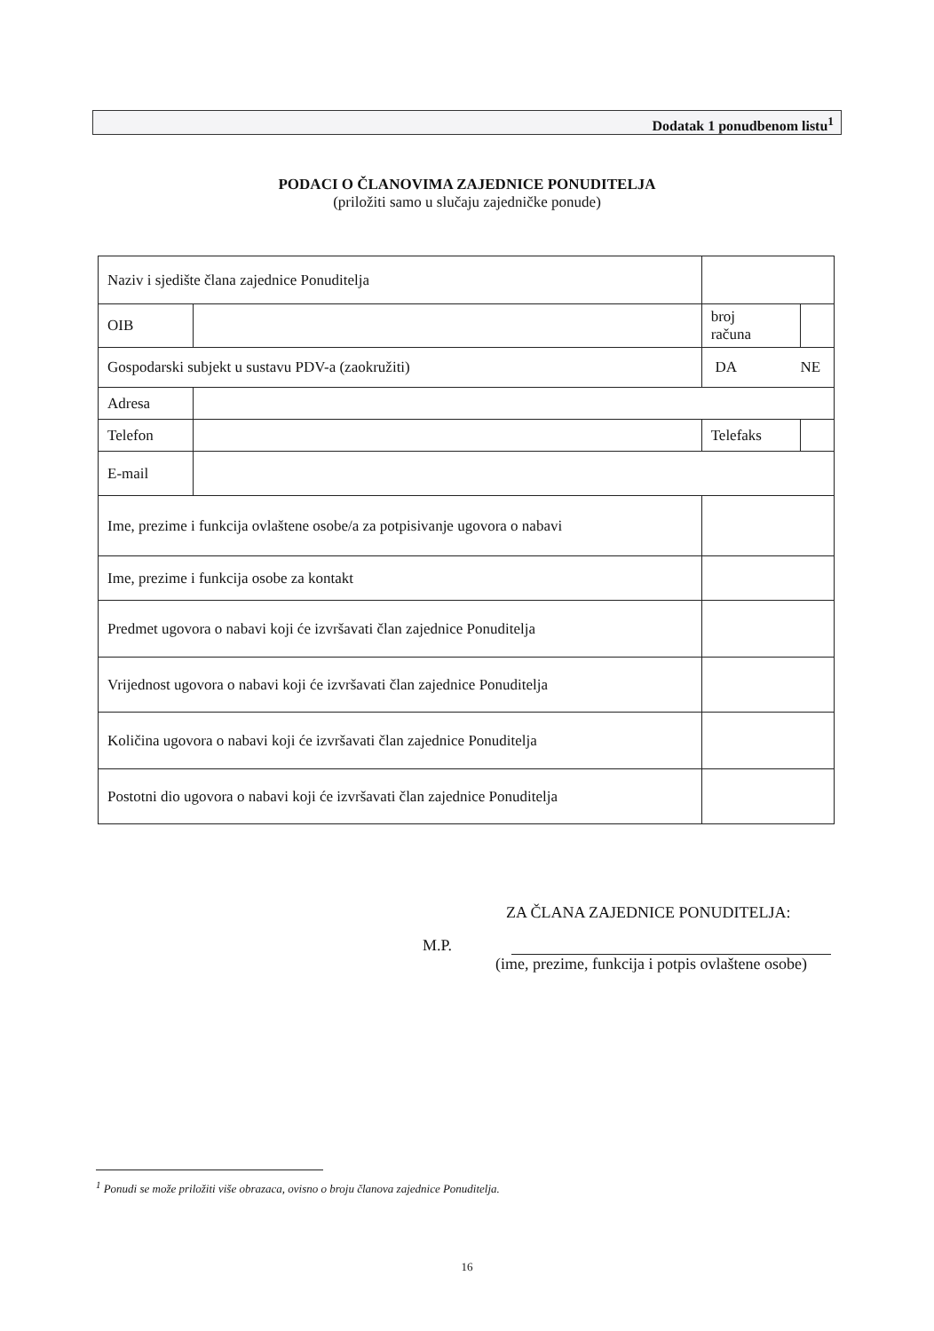Dodatak 1 ponudbenom listu<sup>1</sup>
PODACI O ČLANOVIMA ZAJEDNICE PONUDITELJA
(priložiti samo u slučaju zajedničke ponude)
| Naziv i sjedište člana zajednice Ponuditelja | | | |
| OIB | | broj računa | |
| Gospodarski subjekt u sustavu PDV-a (zaokružiti) | | DA NE | |
| Adresa | | | |
| Telefon | | Telefaks | |
| E-mail | | | |
| Ime, prezime i funkcija ovlaštene osobe/a za potpisivanje ugovora o nabavi | | | |
| Ime, prezime i funkcija osobe za kontakt | | | |
| Predmet ugovora o nabavi koji će izvršavati član zajednice Ponuditelja | | | |
| Vrijednost ugovora o nabavi koji će izvršavati član zajednice Ponuditelja | | | |
| Količina ugovora o nabavi koji će izvršavati član zajednice Ponuditelja | | | |
| Postotni dio ugovora o nabavi koji će izvršavati član zajednice Ponuditelja | | | |
ZA ČLANA ZAJEDNICE PONUDITELJA:
M.P.
(ime, prezime, funkcija i potpis ovlaštene osobe)
<sup>1</sup> Ponudi se može priložiti više obrazaca, ovisno o broju članova zajednice Ponuditelja.
16